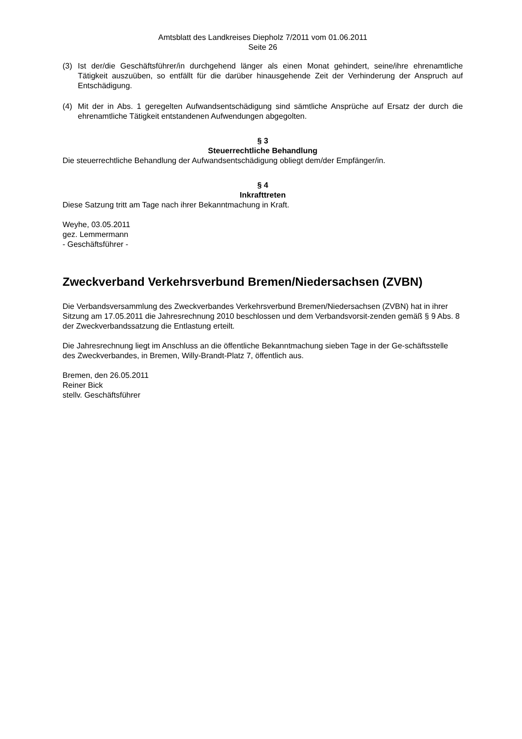Amtsblatt des Landkreises Diepholz 7/2011 vom 01.06.2011
Seite 26
(3) Ist der/die Geschäftsführer/in durchgehend länger als einen Monat gehindert, seine/ihre ehrenamtliche Tätigkeit auszuüben, so entfällt für die darüber hinausgehende Zeit der Verhinderung der Anspruch auf Entschädigung.
(4) Mit der in Abs. 1 geregelten Aufwandsentschädigung sind sämtliche Ansprüche auf Ersatz der durch die ehrenamtliche Tätigkeit entstandenen Aufwendungen abgegolten.
§ 3
Steuerrechtliche Behandlung
Die steuerrechtliche Behandlung der Aufwandsentschädigung obliegt dem/der Empfänger/in.
§ 4
Inkrafttreten
Diese Satzung tritt am Tage nach ihrer Bekanntmachung in Kraft.
Weyhe, 03.05.2011
gez. Lemmermann
- Geschäftsführer -
Zweckverband Verkehrsverbund Bremen/Niedersachsen (ZVBN)
Die Verbandsversammlung des Zweckverbandes Verkehrsverbund Bremen/Niedersachsen (ZVBN) hat in ihrer Sitzung am 17.05.2011 die Jahresrechnung 2010 beschlossen und dem Verbandsvorsit-zenden gemäß § 9 Abs. 8 der Zweckverbandssatzung die Entlastung erteilt.
Die Jahresrechnung liegt im Anschluss an die öffentliche Bekanntmachung sieben Tage in der Ge-schäftsstelle des Zweckverbandes, in Bremen, Willy-Brandt-Platz 7, öffentlich aus.
Bremen, den 26.05.2011
Reiner Bick
stellv. Geschäftsführer